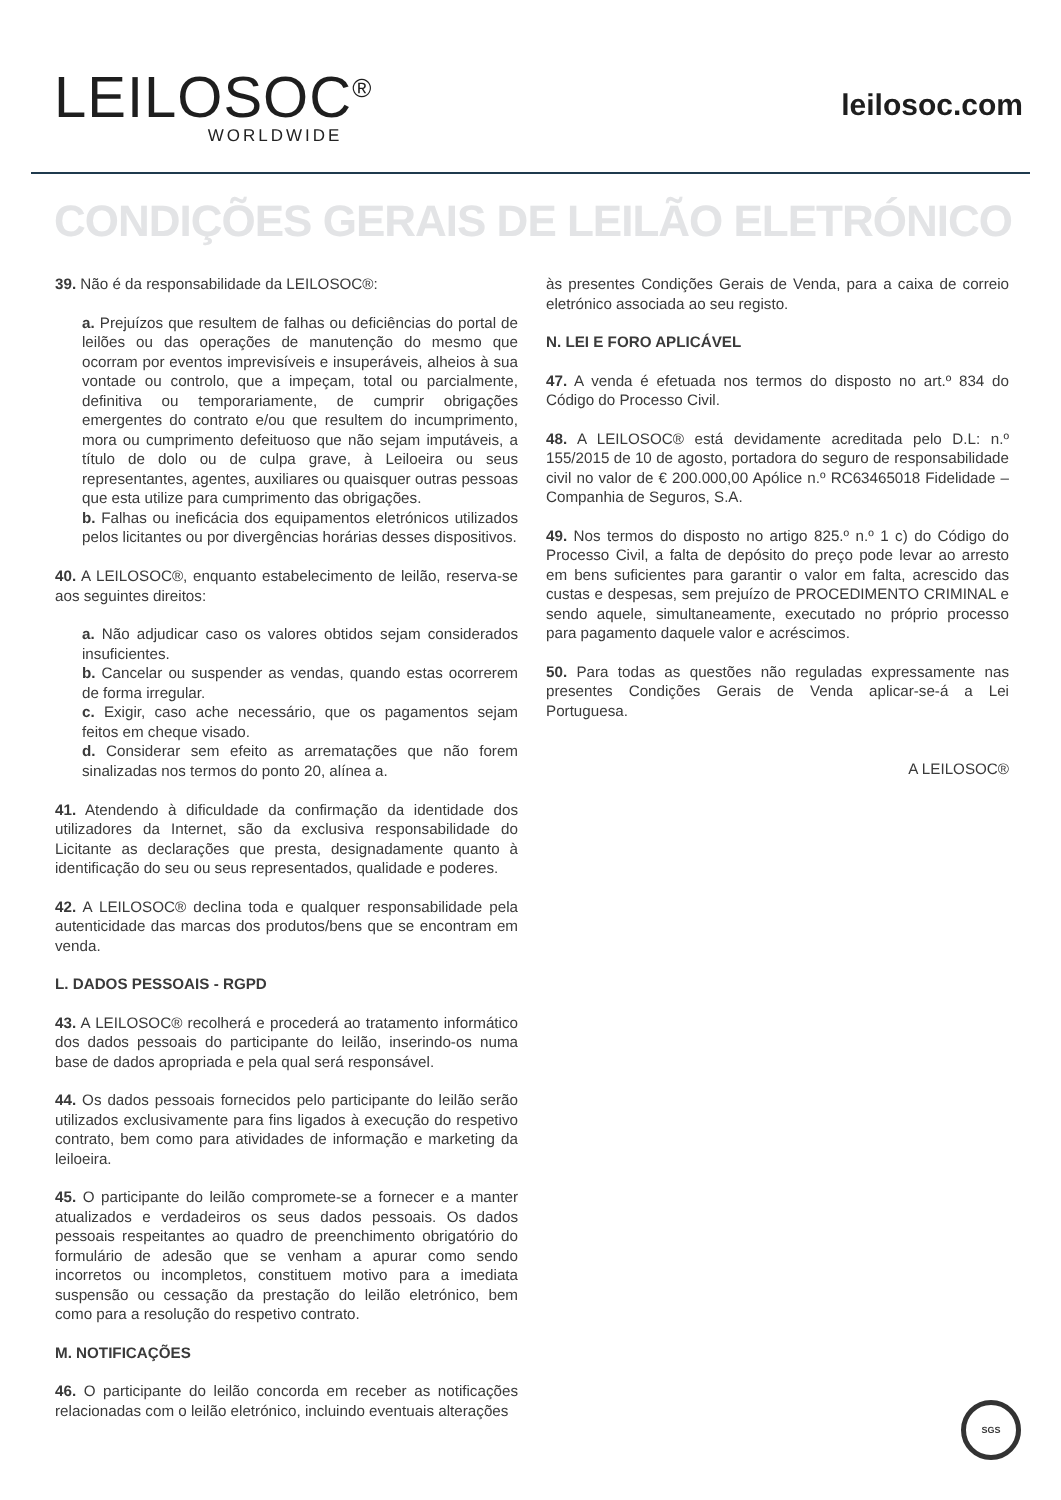LEILOSOC<sup>®</sup>
WORLDWIDE
leilosoc.com
CONDIÇÕES GERAIS DE LEILÃO ELETRÓNICO
39. Não é da responsabilidade da LEILOSOC®:
a. Prejuízos que resultem de falhas ou deficiências do portal de leilões ou das operações de manutenção do mesmo que ocorram por eventos imprevisíveis e insuperáveis, alheios à sua vontade ou controlo, que a impeçam, total ou parcialmente, definitiva ou temporariamente, de cumprir obrigações emergentes do contrato e/ou que resultem do incumprimento, mora ou cumprimento defeituoso que não sejam imputáveis, a título de dolo ou de culpa grave, à Leiloeira ou seus representantes, agentes, auxiliares ou quaisquer outras pessoas que esta utilize para cumprimento das obrigações.
b. Falhas ou ineficácia dos equipamentos eletrónicos utilizados pelos licitantes ou por divergências horárias desses dispositivos.
40. A LEILOSOC®, enquanto estabelecimento de leilão, reserva-se aos seguintes direitos:
a. Não adjudicar caso os valores obtidos sejam considerados insuficientes.
b. Cancelar ou suspender as vendas, quando estas ocorrerem de forma irregular.
c. Exigir, caso ache necessário, que os pagamentos sejam feitos em cheque visado.
d. Considerar sem efeito as arrematações que não forem sinalizadas nos termos do ponto 20, alínea a.
41. Atendendo à dificuldade da confirmação da identidade dos utilizadores da Internet, são da exclusiva responsabilidade do Licitante as declarações que presta, designadamente quanto à identificação do seu ou seus representados, qualidade e poderes.
42. A LEILOSOC® declina toda e qualquer responsabilidade pela autenticidade das marcas dos produtos/bens que se encontram em venda.
L. DADOS PESSOAIS - RGPD
43. A LEILOSOC® recolherá e procederá ao tratamento informático dos dados pessoais do participante do leilão, inserindo-os numa base de dados apropriada e pela qual será responsável.
44. Os dados pessoais fornecidos pelo participante do leilão serão utilizados exclusivamente para fins ligados à execução do respetivo contrato, bem como para atividades de informação e marketing da leiloeira.
45. O participante do leilão compromete-se a fornecer e a manter atualizados e verdadeiros os seus dados pessoais. Os dados pessoais respeitantes ao quadro de preenchimento obrigatório do formulário de adesão que se venham a apurar como sendo incorretos ou incompletos, constituem motivo para a imediata suspensão ou cessação da prestação do leilão eletrónico, bem como para a resolução do respetivo contrato.
M. NOTIFICAÇÕES
46. O participante do leilão concorda em receber as notificações relacionadas com o leilão eletrónico, incluindo eventuais alterações
às presentes Condições Gerais de Venda, para a caixa de correio eletrónico associada ao seu registo.
N. LEI E FORO APLICÁVEL
47. A venda é efetuada nos termos do disposto no art.º 834 do Código do Processo Civil.
48. A LEILOSOC® está devidamente acreditada pelo D.L: n.º 155/2015 de 10 de agosto, portadora do seguro de responsabilidade civil no valor de € 200.000,00 Apólice n.º RC63465018 Fidelidade – Companhia de Seguros, S.A.
49. Nos termos do disposto no artigo 825.º n.º 1 c) do Código do Processo Civil, a falta de depósito do preço pode levar ao arresto em bens suficientes para garantir o valor em falta, acrescido das custas e despesas, sem prejuízo de PROCEDIMENTO CRIMINAL e sendo aquele, simultaneamente, executado no próprio processo para pagamento daquele valor e acréscimos.
50. Para todas as questões não reguladas expressamente nas presentes Condições Gerais de Venda aplicar-se-á a Lei Portuguesa.
A LEILOSOC®
SGS